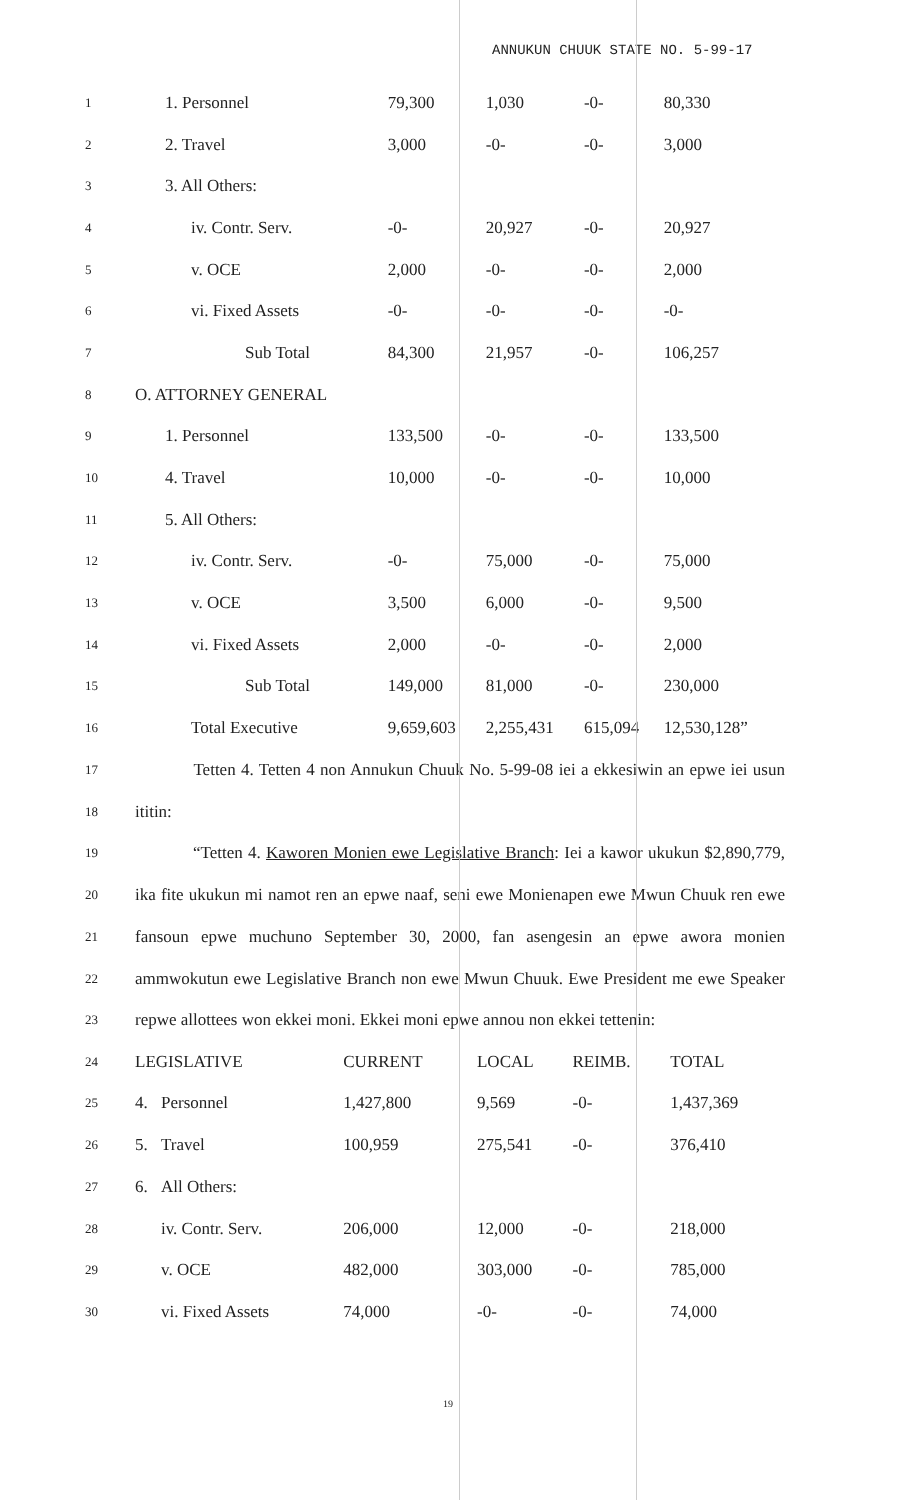ANNUKUN CHUUK STATE NO. 5-99-17
| 1 | 1. Personnel | 79,300 | 1,030 | -0- | 80,330 |
| 2 | 2. Travel | 3,000 | -0- | -0- | 3,000 |
| 3 | 3. All Others: | | | | |
| 4 | iv. Contr. Serv. | -0- | 20,927 | -0- | 20,927 |
| 5 | v. OCE | 2,000 | -0- | -0- | 2,000 |
| 6 | vi. Fixed Assets | -0- | -0- | -0- | -0- |
| 7 | Sub Total | 84,300 | 21,957 | -0- | 106,257 |
| 8 | O. ATTORNEY GENERAL | | | | |
| 9 | 1. Personnel | 133,500 | -0- | -0- | 133,500 |
| 10 | 4. Travel | 10,000 | -0- | -0- | 10,000 |
| 11 | 5. All Others: | | | | |
| 12 | iv. Contr. Serv. | -0- | 75,000 | -0- | 75,000 |
| 13 | v. OCE | 3,500 | 6,000 | -0- | 9,500 |
| 14 | vi. Fixed Assets | 2,000 | -0- | -0- | 2,000 |
| 15 | Sub Total | 149,000 | 81,000 | -0- | 230,000 |
| 16 | Total Executive | 9,659,603 | 2,255,431 | 615,094 | 12,530,128” |
17
18
19
20
21
22
23
Tetten 4. Tetten 4 non Annukun Chuuk No. 5-99-08 iei a ekkesiwin an epwe iei usun ititin:
“Tetten 4. Kaworen Monien ewe Legislative Branch: Iei a kawor ukukun $2,890,779, ika fite ukukun mi namot ren an epwe naaf, seni ewe Monienapen ewe Mwun Chuuk ren ewe fansoun epwe muchuno September 30, 2000, fan asengesin an epwe awora monien ammwokutun ewe Legislative Branch non ewe Mwun Chuuk. Ewe President me ewe Speaker repwe allottees won ekkei moni. Ekkei moni epwe annou non ekkei tettenin:
| 24 | LEGISLATIVE | | CURRENT | LOCAL | REIMB. | TOTAL |
| 25 | 4. | Personnel | 1,427,800 | 9,569 | -0- | 1,437,369 |
| 26 | 5. | Travel | 100,959 | 275,541 | -0- | 376,410 |
| 27 | 6. | All Others: | | | | |
| 28 | | iv. Contr. Serv. | 206,000 | 12,000 | -0- | 218,000 |
| 29 | | v. OCE | 482,000 | 303,000 | -0- | 785,000 |
| 30 | | vi. Fixed Assets | 74,000 | -0- | -0- | 74,000 |
19